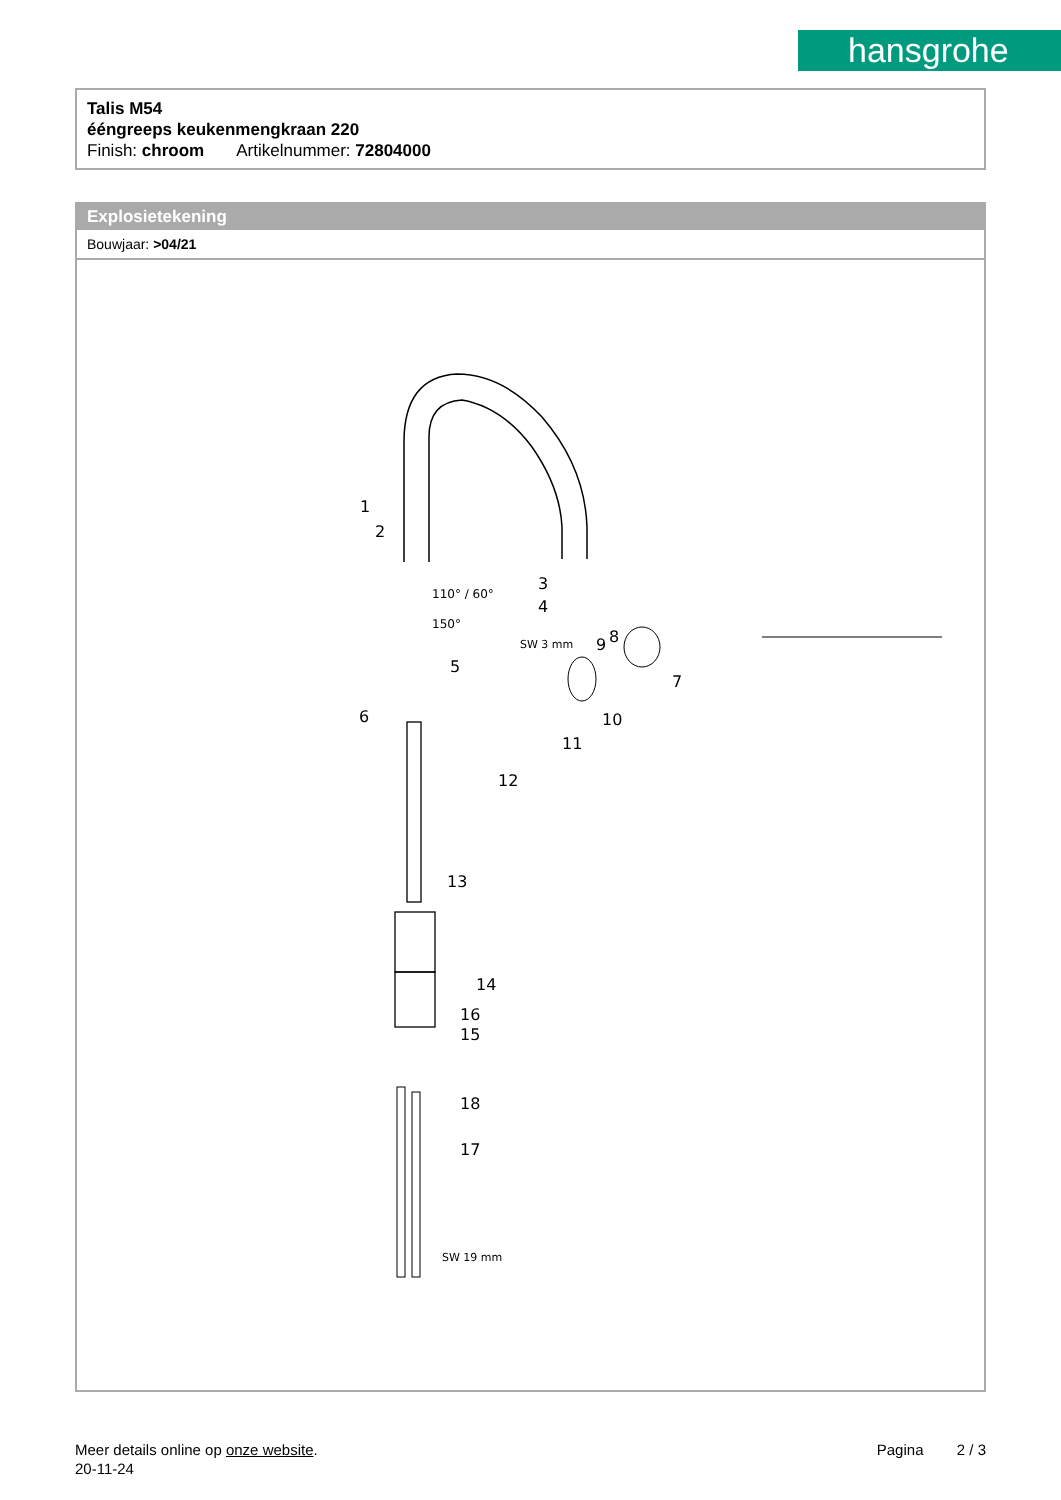hansgrohe
Talis M54
ééngreeps keukenmengkraan 220
Finish: chroom Artikelnummer: 72804000
Explosietekening
Bouwjaar: >04/21
1
2
3
4
5
6
7
8
9
10
11
12
13
14
15
16
17
18
110° / 60°
150°
SW 3 mm
SW 19 mm
Pagina 2 / 3
Meer details online op onze website.
20-11-24